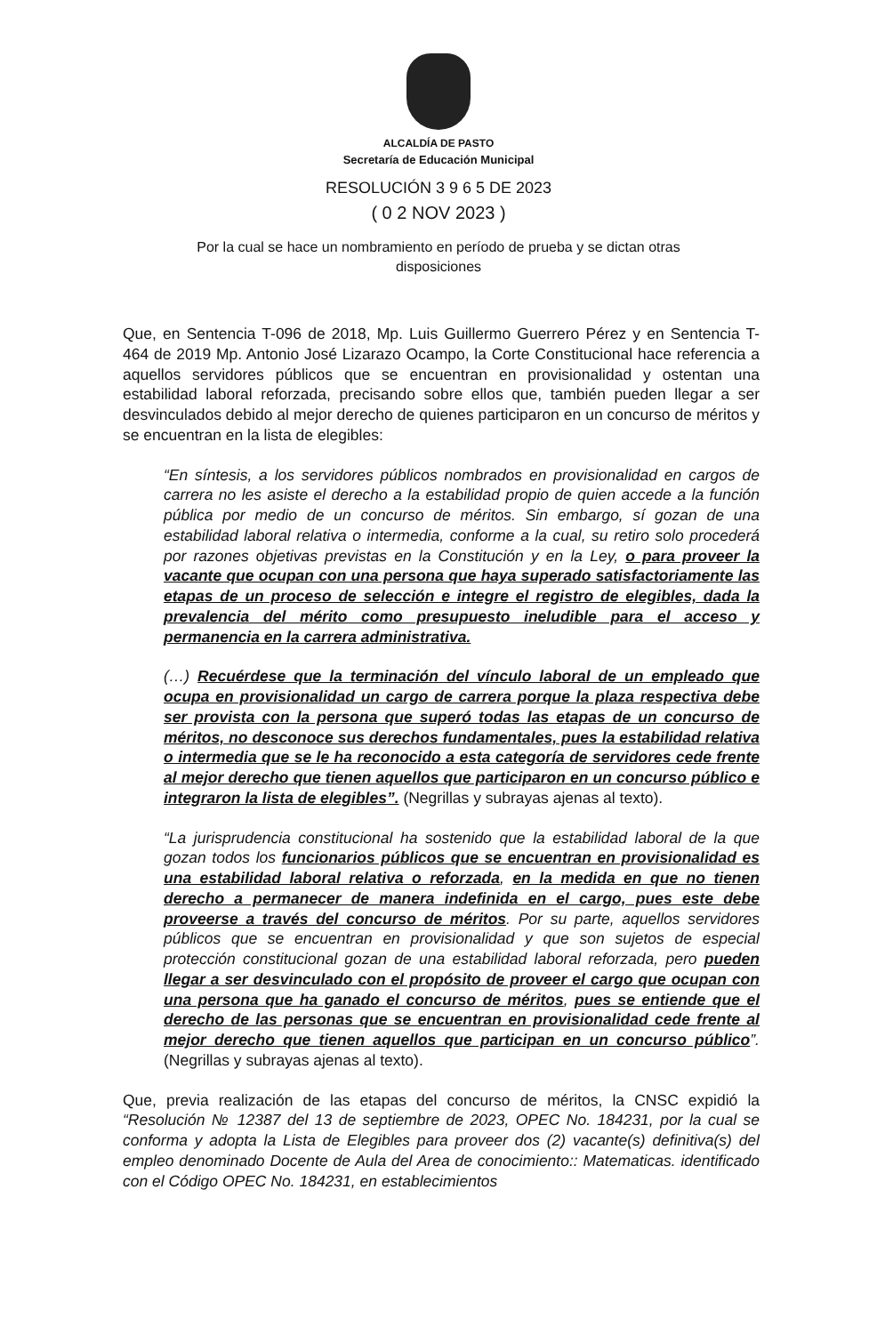ALCALDÍA DE PASTO
Secretaría de Educación Municipal
RESOLUCIÓN 3 9 6 5 DE 2023
( 0 2 NOV 2023 )
Por la cual se hace un nombramiento en período de prueba y se dictan otras disposiciones
Que, en Sentencia T-096 de 2018, Mp. Luis Guillermo Guerrero Pérez y en Sentencia T- 464 de 2019 Mp. Antonio José Lizarazo Ocampo, la Corte Constitucional hace referencia a aquellos servidores públicos que se encuentran en provisionalidad y ostentan una estabilidad laboral reforzada, precisando sobre ellos que, también pueden llegar a ser desvinculados debido al mejor derecho de quienes participaron en un concurso de méritos y se encuentran en la lista de elegibles:
“En síntesis, a los servidores públicos nombrados en provisionalidad en cargos de carrera no les asiste el derecho a la estabilidad propio de quien accede a la función pública por medio de un concurso de méritos. Sin embargo, sí gozan de una estabilidad laboral relativa o intermedia, conforme a la cual, su retiro solo procederá por razones objetivas previstas en la Constitución y en la Ley, o para proveer la vacante que ocupan con una persona que haya superado satisfactoriamente las etapas de un proceso de selección e integre el registro de elegibles, dada la prevalencia del mérito como presupuesto ineludible para el acceso y permanencia en la carrera administrativa.
(…) Recuérdese que la terminación del vínculo laboral de un empleado que ocupa en provisionalidad un cargo de carrera porque la plaza respectiva debe ser provista con la persona que superó todas las etapas de un concurso de méritos, no desconoce sus derechos fundamentales, pues la estabilidad relativa o intermedia que se le ha reconocido a esta categoría de servidores cede frente al mejor derecho que tienen aquellos que participaron en un concurso público e integraron la lista de elegibles”. (Negrillas y subrayas ajenas al texto).
“La jurisprudencia constitucional ha sostenido que la estabilidad laboral de la que gozan todos los funcionarios públicos que se encuentran en provisionalidad es una estabilidad laboral relativa o reforzada, en la medida en que no tienen derecho a permanecer de manera indefinida en el cargo, pues este debe proveerse a través del concurso de méritos. Por su parte, aquellos servidores públicos que se encuentran en provisionalidad y que son sujetos de especial protección constitucional gozan de una estabilidad laboral reforzada, pero pueden llegar a ser desvinculado con el propósito de proveer el cargo que ocupan con una persona que ha ganado el concurso de méritos, pues se entiende que el derecho de las personas que se encuentran en provisionalidad cede frente al mejor derecho que tienen aquellos que participan en un concurso público”. (Negrillas y subrayas ajenas al texto).
Que, previa realización de las etapas del concurso de méritos, la CNSC expidió la “Resolución № 12387 del 13 de septiembre de 2023, OPEC No. 184231, por la cual se conforma y adopta la Lista de Elegibles para proveer dos (2) vacante(s) definitiva(s) del empleo denominado Docente de Aula del Area de conocimiento:: Matematicas. identificado con el Código OPEC No. 184231, en establecimientos